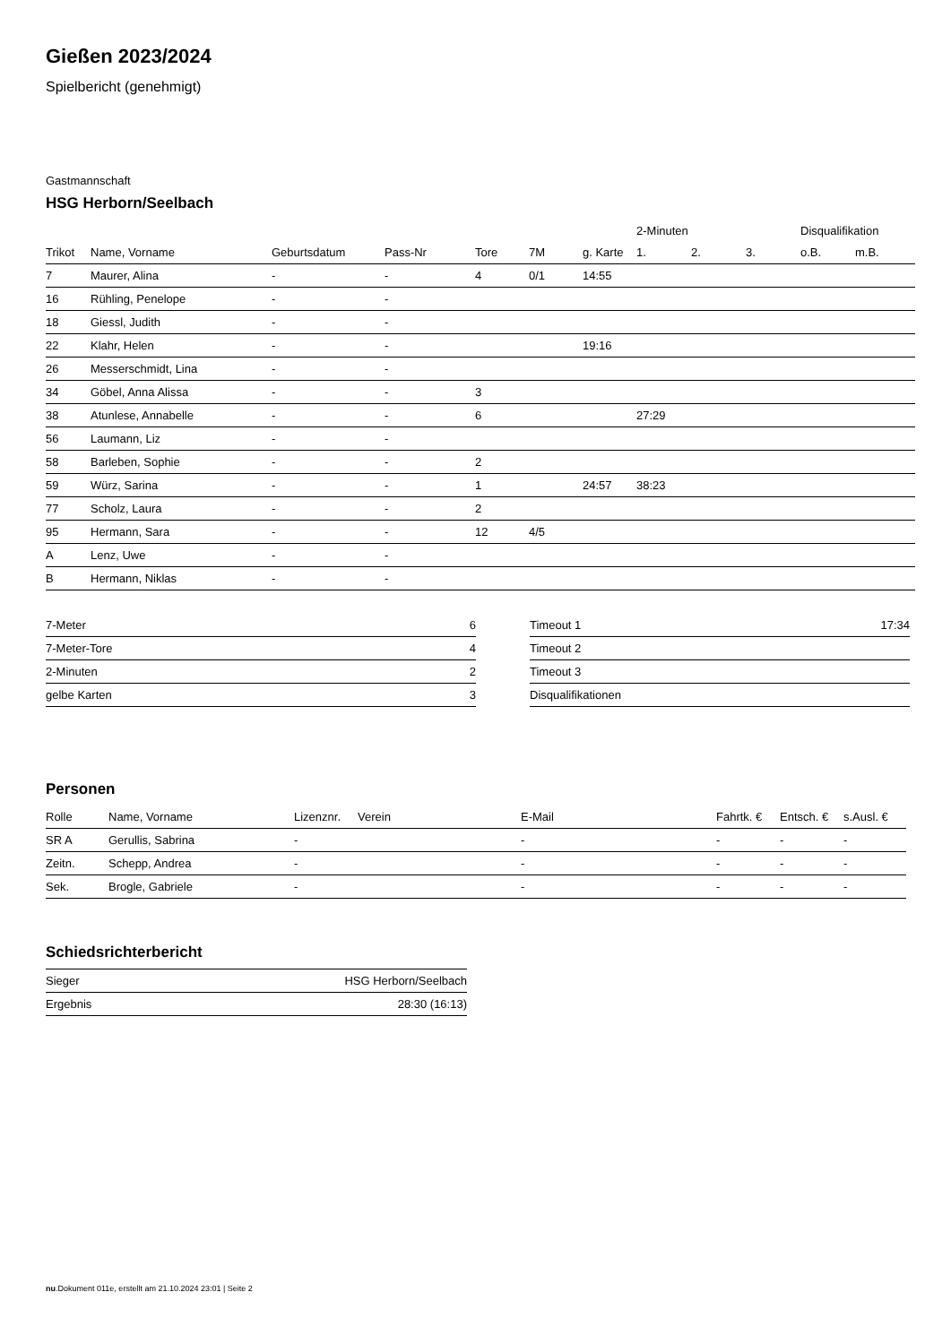Gießen 2023/2024
Spielbericht (genehmigt)
Gastmannschaft
HSG Herborn/Seelbach
| | | | | | | | 2-Minuten | | | Disqualifikation | |
| --- | --- | --- | --- | --- | --- | --- | --- | --- | --- | --- | --- |
| Trikot | Name, Vorname | Geburtsdatum | Pass-Nr | Tore | 7M | g. Karte | 1. | 2. | 3. | o.B. | m.B. |
| 7 | Maurer, Alina | - | - | 4 | 0/1 | 14:55 | | | | | |
| 16 | Rühling, Penelope | - | - | | | | | | | | |
| 18 | Giessl, Judith | - | - | | | | | | | | |
| 22 | Klahr, Helen | - | - | | | 19:16 | | | | | |
| 26 | Messerschmidt, Lina | - | - | | | | | | | | |
| 34 | Göbel, Anna Alissa | - | - | 3 | | | | | | | |
| 38 | Atunlese, Annabelle | - | - | 6 | | | 27:29 | | | | |
| 56 | Laumann, Liz | - | - | | | | | | | | |
| 58 | Barleben, Sophie | - | - | 2 | | | | | | | |
| 59 | Würz, Sarina | - | - | 1 | | 24:57 | 38:23 | | | | |
| 77 | Scholz, Laura | - | - | 2 | | | | | | | |
| 95 | Hermann, Sara | - | - | 12 | 4/5 | | | | | | |
| A | Lenz, Uwe | - | - | | | | | | | | |
| B | Hermann, Niklas | - | - | | | | | | | | |
| 7-Meter | 6 |
| 7-Meter-Tore | 4 |
| 2-Minuten | 2 |
| gelbe Karten | 3 |
| Timeout 1 | 17:34 |
| Timeout 2 | |
| Timeout 3 | |
| Disqualifikationen | |
Personen
| Rolle | Name, Vorname | Lizenznr. | Verein | E-Mail | Fahrtk. € | Entsch. € | s.Ausl. € |
| --- | --- | --- | --- | --- | --- | --- | --- |
| SR A | Gerullis, Sabrina | - | | - | - | - | - |
| Zeitn. | Schepp, Andrea | - | | - | - | - | - |
| Sek. | Brogle, Gabriele | - | | - | - | - | - |
Schiedsrichterbericht
| Sieger | HSG Herborn/Seelbach |
| Ergebnis | 28:30 (16:13) |
nu.Dokument 011e, erstellt am 21.10.2024 23:01 | Seite 2